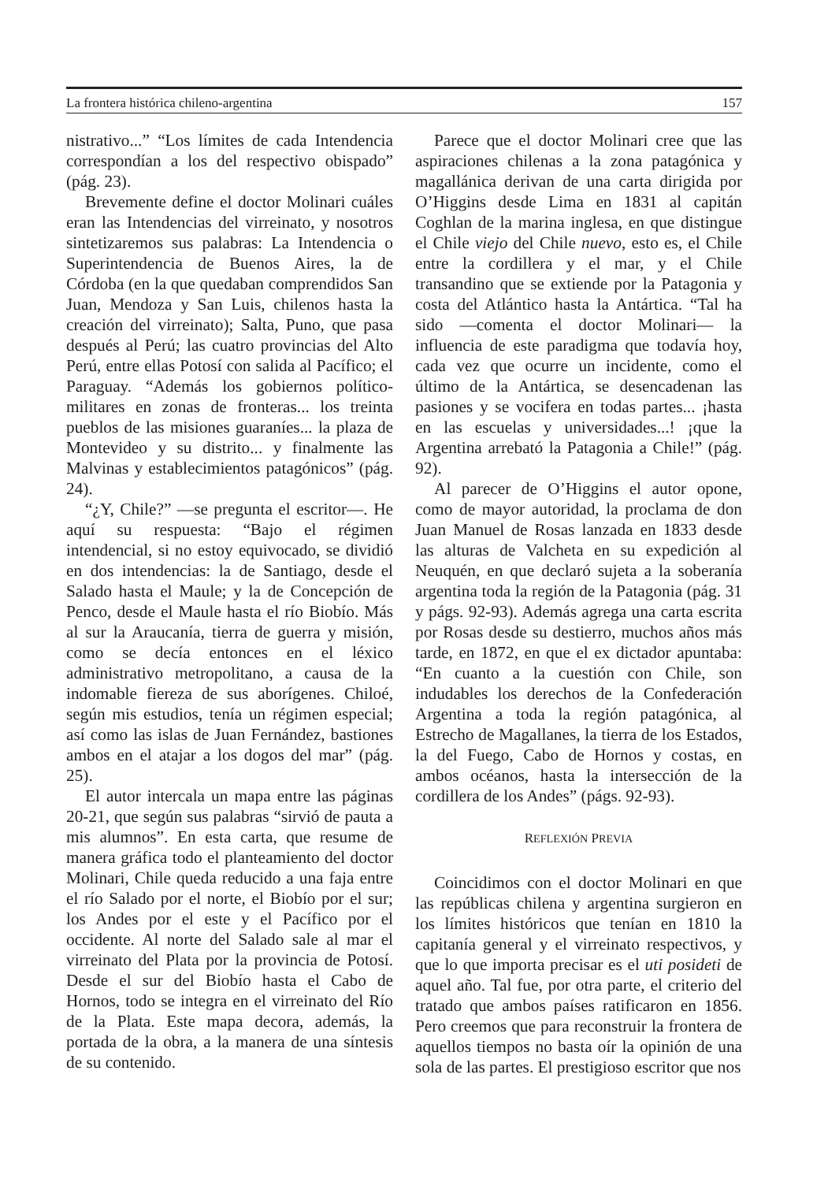La frontera histórica chileno-argentina 157
nistrativo...” “Los límites de cada Intendencia correspondían a los del respectivo obispado” (pág. 23).
Brevemente define el doctor Molinari cuáles eran las Intendencias del virreinato, y nosotros sintetizaremos sus palabras: La Intendencia o Superintendencia de Buenos Aires, la de Córdoba (en la que quedaban comprendidos San Juan, Mendoza y San Luis, chilenos hasta la creación del virreinato); Salta, Puno, que pasa después al Perú; las cuatro provincias del Alto Perú, entre ellas Potosí con salida al Pacífico; el Paraguay. “Además los gobiernos político-militares en zonas de fronteras... los treinta pueblos de las misiones guaraníes... la plaza de Montevideo y su distrito... y finalmente las Malvinas y establecimientos patagónicos” (pág. 24).
“¿Y, Chile?” —se pregunta el escritor—. He aquí su respuesta: “Bajo el régimen intendencial, si no estoy equivocado, se dividió en dos intendencias: la de Santiago, desde el Salado hasta el Maule; y la de Concepción de Penco, desde el Maule hasta el río Biobío. Más al sur la Araucanía, tierra de guerra y misión, como se decía entonces en el léxico administrativo metropolitano, a causa de la indomable fiereza de sus aborígenes. Chiloé, según mis estudios, tenía un régimen especial; así como las islas de Juan Fernández, bastiones ambos en el atajar a los dogos del mar” (pág. 25).
El autor intercala un mapa entre las páginas 20-21, que según sus palabras “sirvió de pauta a mis alumnos”. En esta carta, que resume de manera gráfica todo el planteamiento del doctor Molinari, Chile queda reducido a una faja entre el río Salado por el norte, el Biobío por el sur; los Andes por el este y el Pacífico por el occidente. Al norte del Salado sale al mar el virreinato del Plata por la provincia de Potosí. Desde el sur del Biobío hasta el Cabo de Hornos, todo se integra en el virreinato del Río de la Plata. Este mapa decora, además, la portada de la obra, a la manera de una síntesis de su contenido.
Parece que el doctor Molinari cree que las aspiraciones chilenas a la zona patagónica y magallánica derivan de una carta dirigida por O’Higgins desde Lima en 1831 al capitán Coghlan de la marina inglesa, en que distingue el Chile viejo del Chile nuevo, esto es, el Chile entre la cordillera y el mar, y el Chile transandino que se extiende por la Patagonia y costa del Atlántico hasta la Antártica. “Tal ha sido —comenta el doctor Molinari— la influencia de este paradigma que todavía hoy, cada vez que ocurre un incidente, como el último de la Antártica, se desencadenan las pasiones y se vocifera en todas partes... ¡hasta en las escuelas y universidades...! ¡que la Argentina arrebató la Patagonia a Chile!” (pág. 92).
Al parecer de O’Higgins el autor opone, como de mayor autoridad, la proclama de don Juan Manuel de Rosas lanzada en 1833 desde las alturas de Valcheta en su expedición al Neuquén, en que declaró sujeta a la soberanía argentina toda la región de la Patagonia (pág. 31 y págs. 92-93). Además agrega una carta escrita por Rosas desde su destierro, muchos años más tarde, en 1872, en que el ex dictador apuntaba: “En cuanto a la cuestión con Chile, son indudables los derechos de la Confederación Argentina a toda la región patagónica, al Estrecho de Magallanes, la tierra de los Estados, la del Fuego, Cabo de Hornos y costas, en ambos océanos, hasta la intersección de la cordillera de los Andes” (págs. 92-93).
REFLEXIÓN PREVIA
Coincidimos con el doctor Molinari en que las repúblicas chilena y argentina surgieron en los límites históricos que tenían en 1810 la capitanía general y el virreinato respectivos, y que lo que importa precisar es el uti posideti de aquel año. Tal fue, por otra parte, el criterio del tratado que ambos países ratificaron en 1856. Pero creemos que para reconstruir la frontera de aquellos tiempos no basta oír la opinión de una sola de las partes. El prestigioso escritor que nos